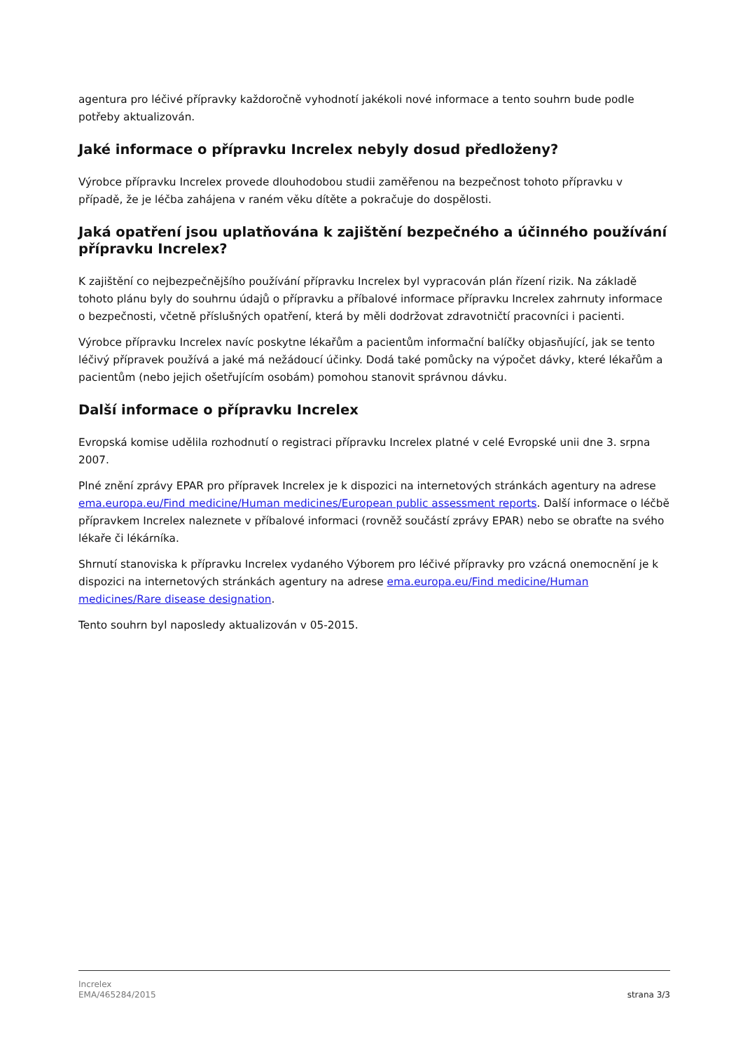agentura pro léčivé přípravky každoročně vyhodnotí jakékoli nové informace a tento souhrn bude podle potřeby aktualizován.
Jaké informace o přípravku Increlex nebyly dosud předloženy?
Výrobce přípravku Increlex provede dlouhodobou studii zaměřenou na bezpečnost tohoto přípravku v případě, že je léčba zahájena v raném věku dítěte a pokračuje do dospělosti.
Jaká opatření jsou uplatňována k zajištění bezpečného a účinného používání přípravku Increlex?
K zajištění co nejbezpečnějšího používání přípravku Increlex byl vypracován plán řízení rizik. Na základě tohoto plánu byly do souhrnu údajů o přípravku a příbalové informace přípravku Increlex zahrnuty informace o bezpečnosti, včetně příslušných opatření, která by měli dodržovat zdravotničtí pracovníci i pacienti.
Výrobce přípravku Increlex navíc poskytne lékařům a pacientům informační balíčky objasňující, jak se tento léčivý přípravek používá a jaké má nežádoucí účinky. Dodá také pomůcky na výpočet dávky, které lékařům a pacientům (nebo jejich ošetřujícím osobám) pomohou stanovit správnou dávku.
Další informace o přípravku Increlex
Evropská komise udělila rozhodnutí o registraci přípravku Increlex platné v celé Evropské unii dne 3. srpna 2007.
Plné znění zprávy EPAR pro přípravek Increlex je k dispozici na internetových stránkách agentury na adrese ema.europa.eu/Find medicine/Human medicines/European public assessment reports. Další informace o léčbě přípravkem Increlex naleznete v příbalové informaci (rovněž součástí zprávy EPAR) nebo se obraťte na svého lékaře či lékárníka.
Shrnutí stanoviska k přípravku Increlex vydaného Výborem pro léčivé přípravky pro vzácná onemocnění je k dispozici na internetových stránkách agentury na adrese ema.europa.eu/Find medicine/Human medicines/Rare disease designation.
Tento souhrn byl naposledy aktualizován v 05-2015.
Increlex
EMA/465284/2015
strana 3/3